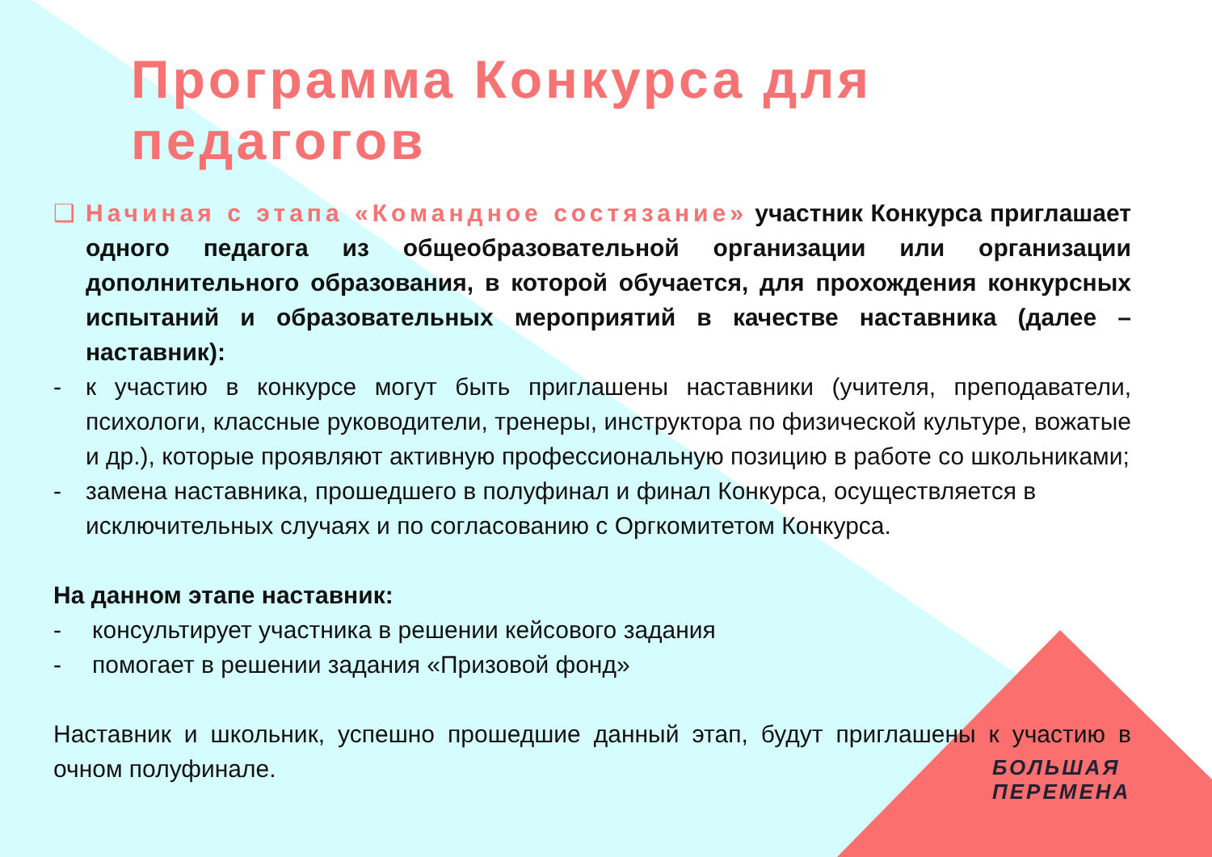Программа Конкурса для педагогов
❑ Начиная с этапа «Командное состязание» участник Конкурса приглашает одного педагога из общеобразовательной организации или организации дополнительного образования, в которой обучается, для прохождения конкурсных испытаний и образовательных мероприятий в качестве наставника (далее – наставник):
- к участию в конкурсе могут быть приглашены наставники (учителя, преподаватели, психологи, классные руководители, тренеры, инструктора по физической культуре, вожатые и др.), которые проявляют активную профессиональную позицию в работе со школьниками;
- замена наставника, прошедшего в полуфинал и финал Конкурса, осуществляется в исключительных случаях и по согласованию с Оргкомитетом Конкурса.
На данном этапе наставник:
- консультирует участника в решении кейсового задания
- помогает в решении задания «Призовой фонд»
Наставник и школьник, успешно прошедшие данный этап, будут приглашены к участию в очном полуфинале.
БОЛЬШАЯ
ПЕРЕМЕНА